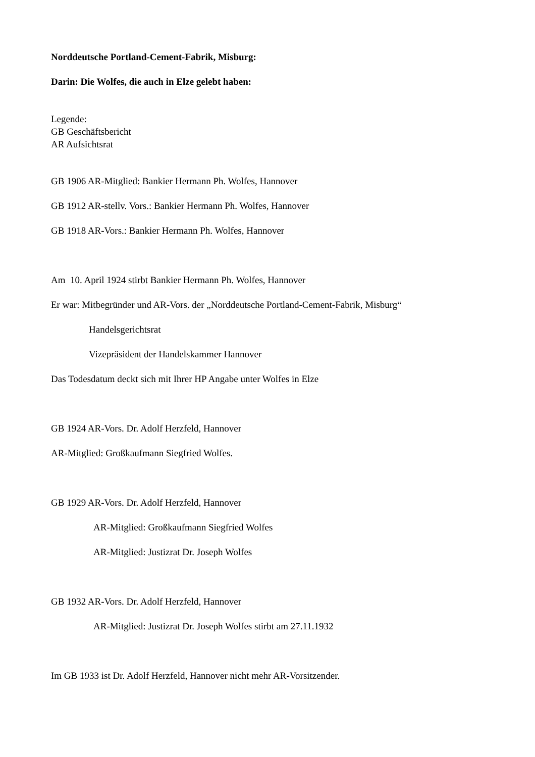Norddeutsche Portland-Cement-Fabrik, Misburg:
Darin: Die Wolfes, die auch in Elze gelebt haben:
Legende:
GB Geschäftsbericht
AR Aufsichtsrat
GB 1906 AR-Mitglied: Bankier Hermann Ph. Wolfes, Hannover
GB 1912 AR-stellv. Vors.: Bankier Hermann Ph. Wolfes, Hannover
GB 1918 AR-Vors.: Bankier Hermann Ph. Wolfes, Hannover
Am 10. April 1924 stirbt Bankier Hermann Ph. Wolfes, Hannover
Er war: Mitbegründer und AR-Vors. der „Norddeutsche Portland-Cement-Fabrik, Misburg“
Handelsgerichtsrat
Vizepräsident der Handelskammer Hannover
Das Todesdatum deckt sich mit Ihrer HP Angabe unter Wolfes in Elze
GB 1924 AR-Vors. Dr. Adolf Herzfeld, Hannover
AR-Mitglied: Großkaufmann Siegfried Wolfes.
GB 1929 AR-Vors. Dr. Adolf Herzfeld, Hannover
AR-Mitglied: Großkaufmann Siegfried Wolfes
AR-Mitglied: Justizrat Dr. Joseph Wolfes
GB 1932 AR-Vors. Dr. Adolf Herzfeld, Hannover
AR-Mitglied: Justizrat Dr. Joseph Wolfes stirbt am 27.11.1932
Im GB 1933 ist Dr. Adolf Herzfeld, Hannover nicht mehr AR-Vorsitzender.